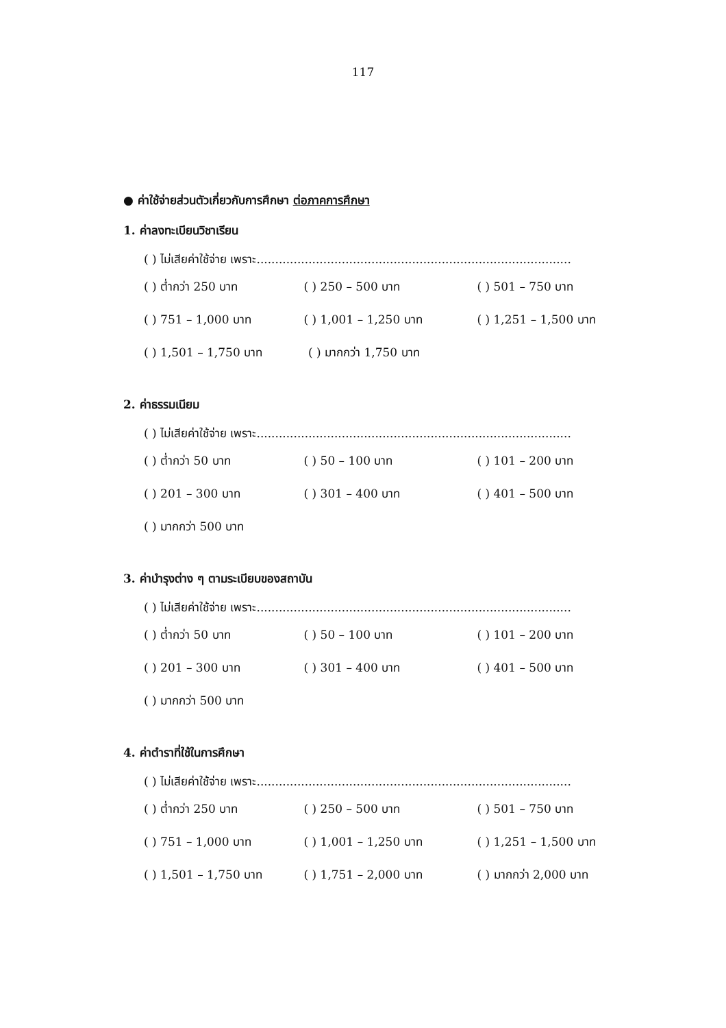117
● ค่าใช้จ่ายส่วนตัวเกี่ยวกับการศึกษา ต่อภาคการศึกษา
1. ค่าลงทะเบียนวิชาเรียน
( ) ไม่เสียค่าใช้จ่าย เพราะ.....................................................................................
( ) ต่ำกว่า 250 บาท ( ) 250 – 500 บาท ( ) 501 – 750 บาท
( ) 751 – 1,000 บาท ( ) 1,001 – 1,250 บาท ( ) 1,251 – 1,500 บาท
( ) 1,501 – 1,750 บาท ( ) มากกว่า 1,750 บาท
2. ค่าธรรมเนียม
( ) ไม่เสียค่าใช้จ่าย เพราะ.....................................................................................
( ) ต่ำกว่า 50 บาท ( ) 50 – 100 บาท ( ) 101 – 200 บาท
( ) 201 – 300 บาท ( ) 301 – 400 บาท ( ) 401 – 500 บาท
( ) มากกว่า 500 บาท
3. ค่าบำรุงต่าง ๆ ตามระเบียบของสถาบัน
( ) ไม่เสียค่าใช้จ่าย เพราะ.....................................................................................
( ) ต่ำกว่า 50 บาท ( ) 50 – 100 บาท ( ) 101 – 200 บาท
( ) 201 – 300 บาท ( ) 301 – 400 บาท ( ) 401 – 500 บาท
( ) มากกว่า 500 บาท
4. ค่าตำราที่ใช้ในการศึกษา
( ) ไม่เสียค่าใช้จ่าย เพราะ.....................................................................................
( ) ต่ำกว่า 250 บาท ( ) 250 – 500 บาท ( ) 501 – 750 บาท
( ) 751 – 1,000 บาท ( ) 1,001 – 1,250 บาท ( ) 1,251 – 1,500 บาท
( ) 1,501 – 1,750 บาท ( ) 1,751 – 2,000 บาท ( ) มากกว่า 2,000 บาท